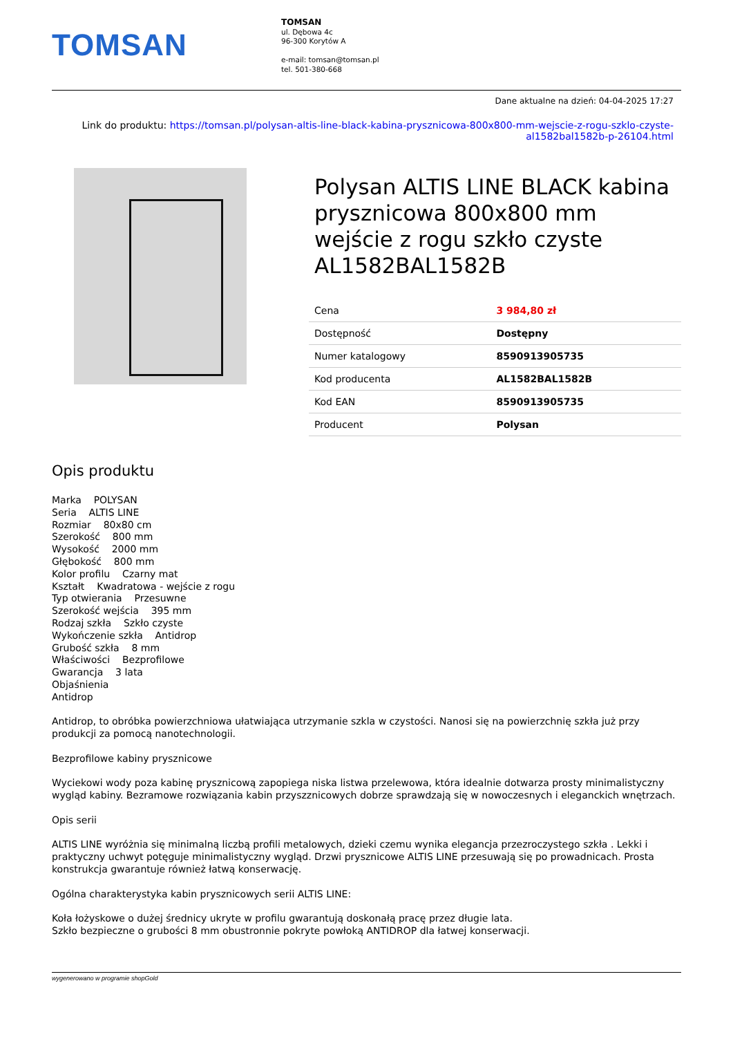TOMSAN
TOMSAN
ul. Dębowa 4c
96-300 Korytów A
e-mail: tomsan@tomsan.pl
tel. 501-380-668
Dane aktualne na dzień: 04-04-2025 17:27
Link do produktu: https://tomsan.pl/polysan-altis-line-black-kabina-prysznicowa-800x800-mm-wejscie-z-rogu-szklo-czyste-al1582bal1582b-p-26104.html
Polysan ALTIS LINE BLACK kabina prysznicowa 800x800 mm wejście z rogu szkło czyste AL1582BAL1582B
| Cena | 3 984,80 zł |
| Dostępność | Dostępny |
| Numer katalogowy | 8590913905735 |
| Kod producenta | AL1582BAL1582B |
| Kod EAN | 8590913905735 |
| Producent | Polysan |
Opis produktu
Marka POLYSAN
Seria ALTIS LINE
Rozmiar 80x80 cm
Szerokość 800 mm
Wysokość 2000 mm
Głębokość 800 mm
Kolor profilu Czarny mat
Kształt Kwadratowa - wejście z rogu
Typ otwierania Przesuwne
Szerokość wejścia 395 mm
Rodzaj szkła Szkło czyste
Wykończenie szkła Antidrop
Grubość szkła 8 mm
Właściwości Bezprofilowe
Gwarancja 3 lata
Objaśnienia
Antidrop
Antidrop, to obróbka powierzchniowa ułatwiająca utrzymanie szkla w czystości. Nanosi się na powierzchnię szkła już przy produkcji za pomocą nanotechnologii.
Bezprofilowe kabiny prysznicowe
Wyciekowi wody poza kabinę prysznicową zapopiega niska listwa przelewowa, która idealnie dotwarza prosty minimalistyczny wygląd kabiny. Bezramowe rozwiązania kabin przyszznicowych dobrze sprawdzają się w nowoczesnych i eleganckich wnętrzach.
Opis serii
ALTIS LINE wyróżnia się minimalną liczbą profili metalowych, dzieki czemu wynika elegancja przezroczystego szkła . Lekki i praktyczny uchwyt potęguje minimalistyczny wygląd. Drzwi prysznicowe ALTIS LINE przesuwają się po prowadnicach. Prosta konstrukcja gwarantuje również łatwą konserwację.
Ogólna charakterystyka kabin prysznicowych serii ALTIS LINE:
Koła łożyskowe o dużej średnicy ukryte w profilu gwarantują doskonałą pracę przez długie lata.
Szkło bezpieczne o grubości 8 mm obustronnie pokryte powłoką ANTIDROP dla łatwej konserwacji.
wygenerowano w programie shopGold